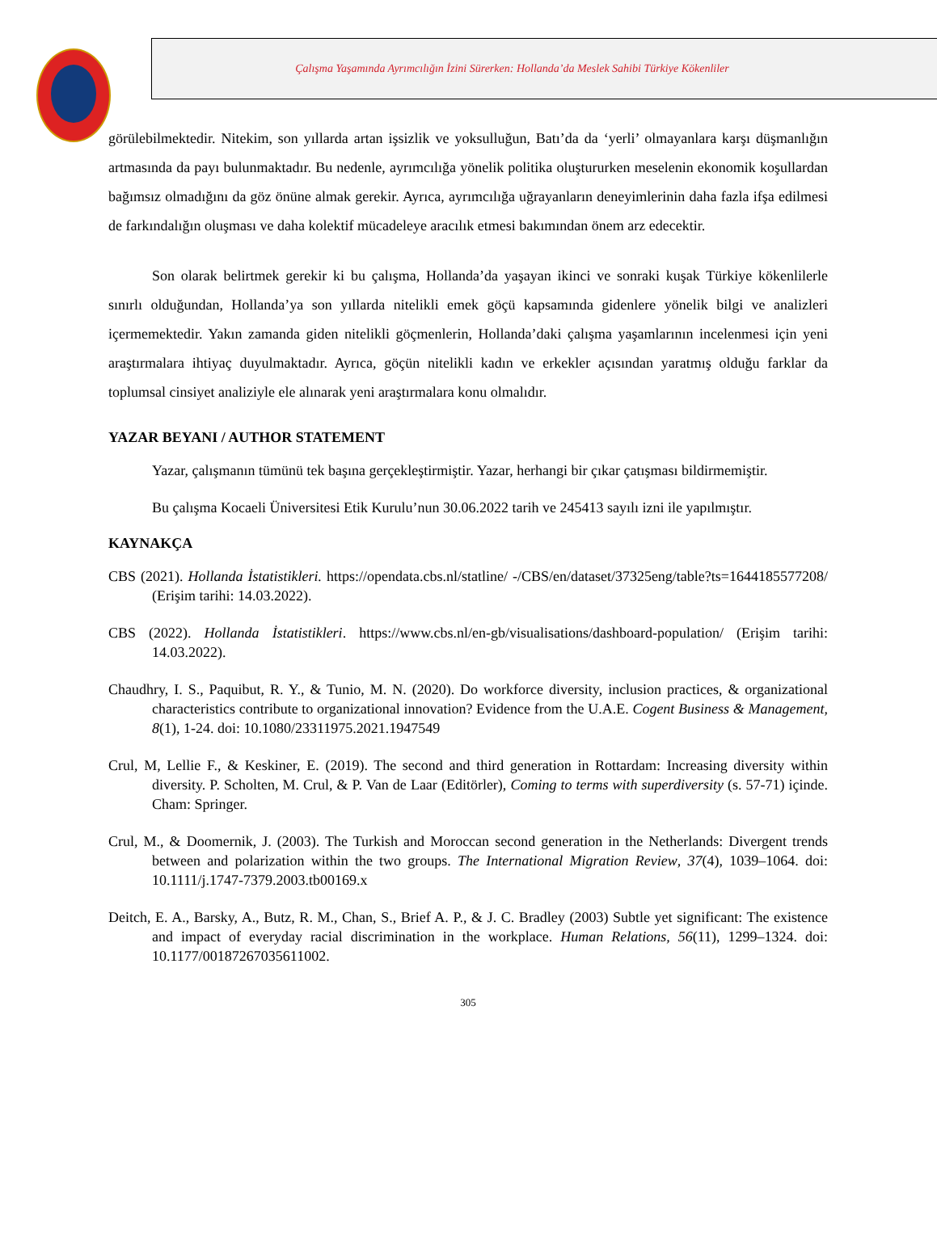Çalışma Yaşamında Ayrımcılığın İzini Sürerken: Hollanda’da Meslek Sahibi Türkiye Kökenliler
görülebilmektedir. Nitekim, son yıllarda artan işsizlik ve yoksulluğun, Batı’da da ‘yerli’ olmayanlara karşı düşmanlığın artmasında da payı bulunmaktadır. Bu nedenle, ayrımcılığa yönelik politika oluştururken meselenin ekonomik koşullardan bağımsız olmadığını da göz önüne almak gerekir. Ayrıca, ayrımcılığa uğrayanların deneyimlerinin daha fazla ifşa edilmesi de farkındalığın oluşması ve daha kolektif mücadeleye aracılık etmesi bakımından önem arz edecektir.
Son olarak belirtmek gerekir ki bu çalışma, Hollanda’da yaşayan ikinci ve sonraki kuşak Türkiye kökenlilerle sınırlı olduğundan, Hollanda’ya son yıllarda nitelikli emek göçü kapsamında gidenlere yönelik bilgi ve analizleri içermemektedir. Yakın zamanda giden nitelikli göçmenlerin, Hollanda’daki çalışma yaşamlarının incelenmesi için yeni araştırmalara ihtiyaç duyulmaktadır. Ayrıca, göçün nitelikli kadın ve erkekler açısından yaratmış olduğu farklar da toplumsal cinsiyet analiziyle ele alınarak yeni araştırmalara konu olmalıdır.
YAZAR BEYANI / AUTHOR STATEMENT
Yazar, çalışmanın tümünü tek başına gerçekleştirmiştir. Yazar, herhangi bir çıkar çatışması bildirmemiştir.
Bu çalışma Kocaeli Üniversitesi Etik Kurulu’nun 30.06.2022 tarih ve 245413 sayılı izni ile yapılmıştır.
KAYNAKÇA
CBS (2021). Hollanda İstatistikleri. https://opendata.cbs.nl/statline/ -/CBS/en/dataset/37325eng/table?ts=1644185577208/ (Erişim tarihi: 14.03.2022).
CBS (2022). Hollanda İstatistikleri. https://www.cbs.nl/en-gb/visualisations/dashboard-population/ (Erişim tarihi: 14.03.2022).
Chaudhry, I. S., Paquibut, R. Y., & Tunio, M. N. (2020). Do workforce diversity, inclusion practices, & organizational characteristics contribute to organizational innovation? Evidence from the U.A.E. Cogent Business & Management, 8(1), 1-24. doi: 10.1080/23311975.2021.1947549
Crul, M, Lellie F., & Keskiner, E. (2019). The second and third generation in Rottardam: Increasing diversity within diversity. P. Scholten, M. Crul, & P. Van de Laar (Editörler), Coming to terms with superdiversity (s. 57-71) içinde. Cham: Springer.
Crul, M., & Doomernik, J. (2003). The Turkish and Moroccan second generation in the Netherlands: Divergent trends between and polarization within the two groups. The International Migration Review, 37(4), 1039–1064. doi: 10.1111/j.1747-7379.2003.tb00169.x
Deitch, E. A., Barsky, A., Butz, R. M., Chan, S., Brief A. P., & J. C. Bradley (2003) Subtle yet significant: The existence and impact of everyday racial discrimination in the workplace. Human Relations, 56(11), 1299–1324. doi: 10.1177/00187267035611002.
305